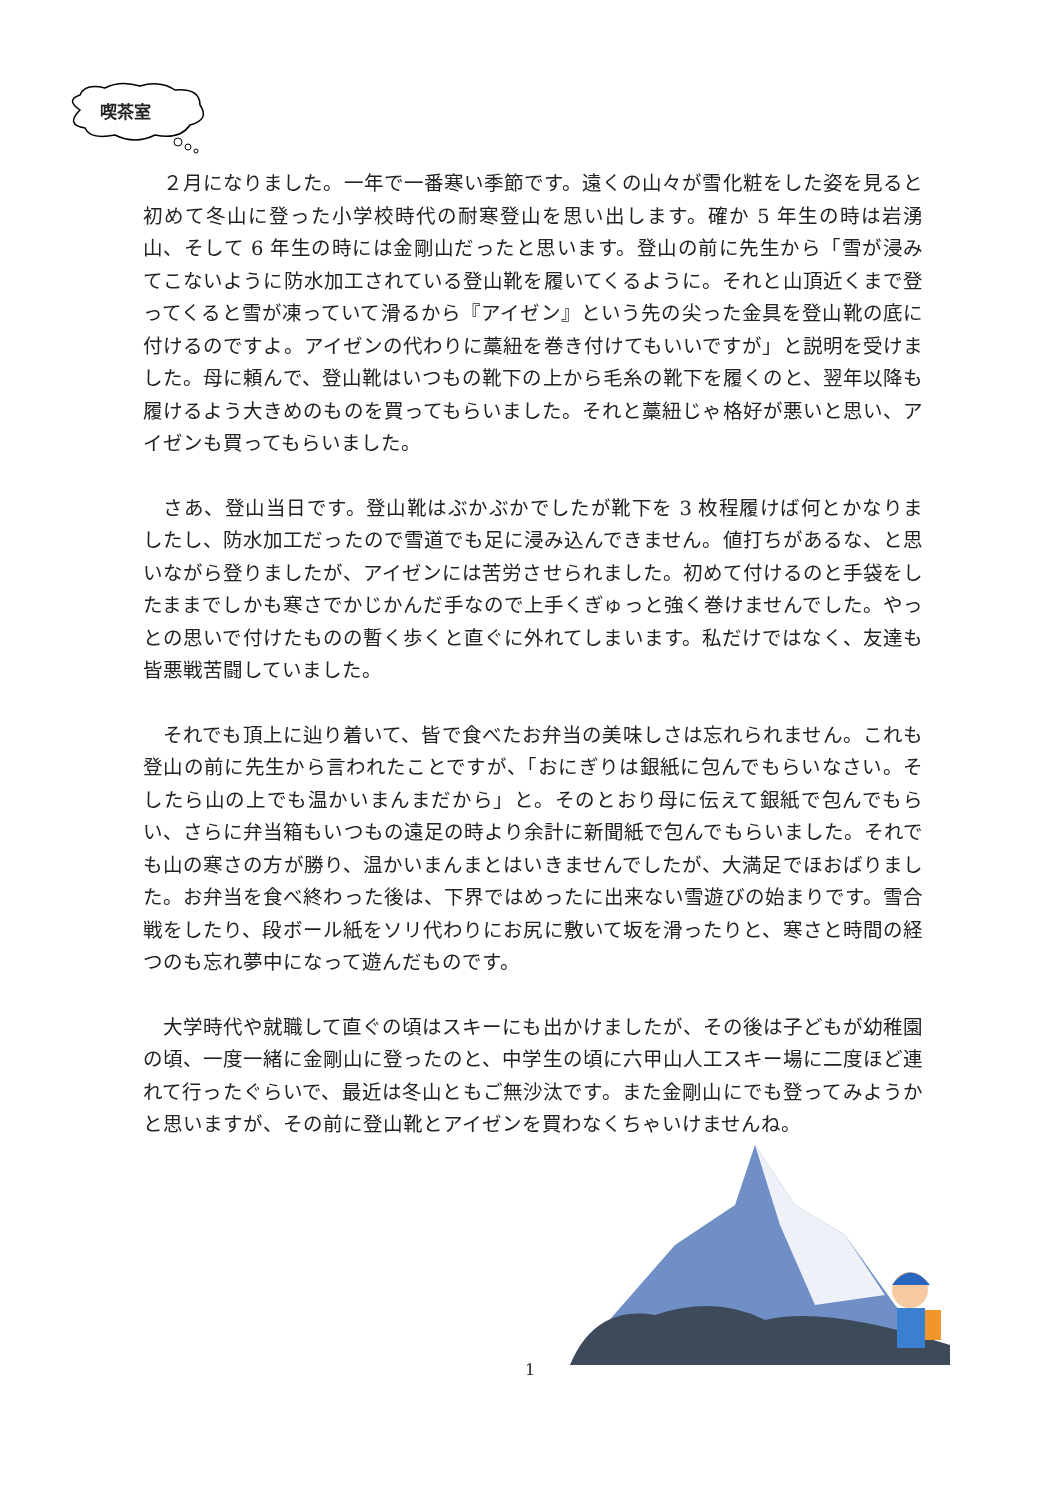喫茶室
　２月になりました。一年で一番寒い季節です。遠くの山々が雪化粧をした姿を見ると初めて冬山に登った小学校時代の耐寒登山を思い出します。確か 5 年生の時は岩湧山、そして 6 年生の時には金剛山だったと思います。登山の前に先生から「雪が浸みてこないように防水加工されている登山靴を履いてくるように。それと山頂近くまで登ってくると雪が凍っていて滑るから『アイゼン』という先の尖った金具を登山靴の底に付けるのですよ。アイゼンの代わりに藁紐を巻き付けてもいいですが」と説明を受けました。母に頼んで、登山靴はいつもの靴下の上から毛糸の靴下を履くのと、翌年以降も履けるよう大きめのものを買ってもらいました。それと藁紐じゃ格好が悪いと思い、アイゼンも買ってもらいました。
　さあ、登山当日です。登山靴はぶかぶかでしたが靴下を 3 枚程履けば何とかなりましたし、防水加工だったので雪道でも足に浸み込んできません。値打ちがあるな、と思いながら登りましたが、アイゼンには苦労させられました。初めて付けるのと手袋をしたままでしかも寒さでかじかんだ手なので上手くぎゅっと強く巻けませんでした。やっとの思いで付けたものの暫く歩くと直ぐに外れてしまいます。私だけではなく、友達も皆悪戦苦闘していました。
　それでも頂上に辿り着いて、皆で食べたお弁当の美味しさは忘れられません。これも登山の前に先生から言われたことですが、「おにぎりは銀紙に包んでもらいなさい。そしたら山の上でも温かいまんまだから」と。そのとおり母に伝えて銀紙で包んでもらい、さらに弁当箱もいつもの遠足の時より余計に新聞紙で包んでもらいました。それでも山の寒さの方が勝り、温かいまんまとはいきませんでしたが、大満足でほおばりました。お弁当を食べ終わった後は、下界ではめったに出来ない雪遊びの始まりです。雪合戦をしたり、段ボール紙をソリ代わりにお尻に敷いて坂を滑ったりと、寒さと時間の経つのも忘れ夢中になって遊んだものです。
　大学時代や就職して直ぐの頃はスキーにも出かけましたが、その後は子どもが幼稚園の頃、一度一緒に金剛山に登ったのと、中学生の頃に六甲山人工スキー場に二度ほど連れて行ったぐらいで、最近は冬山ともご無沙汰です。また金剛山にでも登ってみようかと思いますが、その前に登山靴とアイゼンを買わなくちゃいけませんね。
1